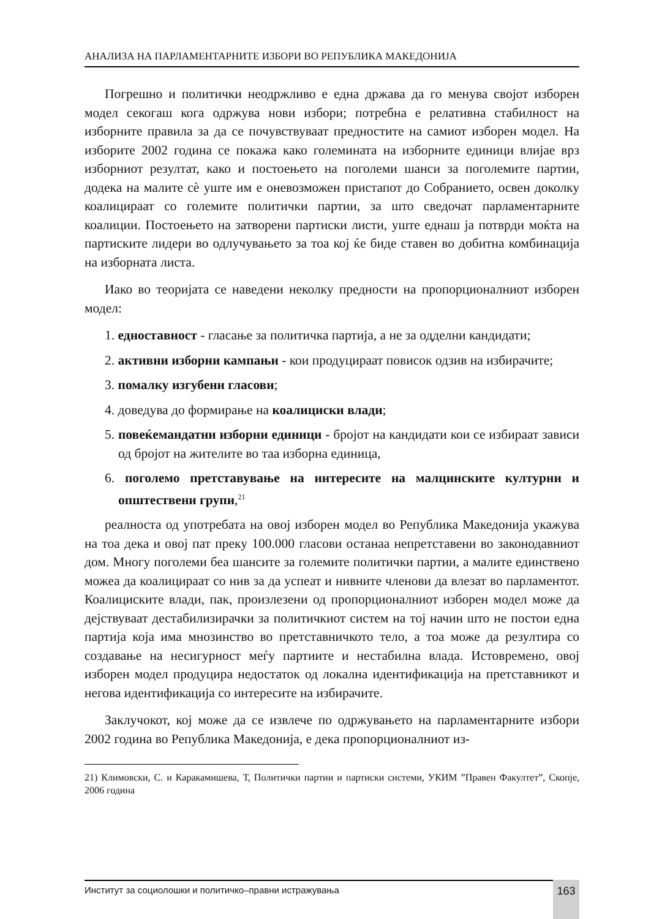АНАЛИЗА НА ПАРЛАМЕНТАРНИТЕ ИЗБОРИ ВО РЕПУБЛИКА МАКЕДОНИЈА
Погрешно и политички неодржливо е една држава да го менува својот изборен модел секогаш кога одржува нови избори; потребна е релативна стабилност на изборните правила за да се почувствуваат предностите на самиот изборен модел. На изборите 2002 година се покажа како големината на изборните единици влијае врз изборниот резултат, како и постоењето на поголеми шанси за поголемите партии, додека на малите сè уште им е оневозможен пристапот до Собранието, освен доколку коалицираат со големите политички партии, за што сведочат парламентарните коалиции. Постоењето на затворени партиски листи, уште еднаш ја потврди моќта на партиските лидери во одлучувањето за тоа кој ќе биде ставен во добитна комбинација на изборната листа.
Иако во теоријата се наведени неколку предности на пропорционалниот изборен модел:
1. едноставност - гласање за политичка партија, а не за одделни кандидати;
2. активни изборни кампањи - кои продуцираат повисок одзив на избирачите;
3. помалку изгубени гласови;
4. доведува до формирање на коалициски влади;
5. повеќемандатни изборни единици - бројот на кандидати кои се избираат зависи од бројот на жителите во таа изборна единица,
6. поголемо претставување на интересите на малцинските културни и општествени групи,<sup>21</sup>
реалноста од употребата на овој изборен модел во Република Македонија укажува на тоа дека и овој пат преку 100.000 гласови останаа непретставени во законодавниот дом. Многу поголеми беа шансите за големите политички партии, а малите единствено можеа да коалицираат со нив за да успеат и нивните членови да влезат во парламентот. Коалициските влади, пак, произлезени од пропорционалниот изборен модел може да дејствуваат дестабилизирачки за политичкиот систем на тој начин што не постои една партија која има мнозинство во претставничкото тело, а тоа може да резултира со создавање на несигурност меѓу партиите и нестабилна влада. Истовремено, овој изборен модел продуцира недостаток од локална идентификација на претставникот и негова идентификација со интересите на избирачите.
Заклучокот, кој може да се извлече по одржувањето на парламентарните избори 2002 година во Република Македонија, е дека пропорционалниот из-
21) Климовски, С. и Каракамишева, Т, Политички партии и партиски системи, УКИМ ”Правен Факултет”, Скопје, 2006 година
Институт за социолошки и политичко–правни истражувања 163